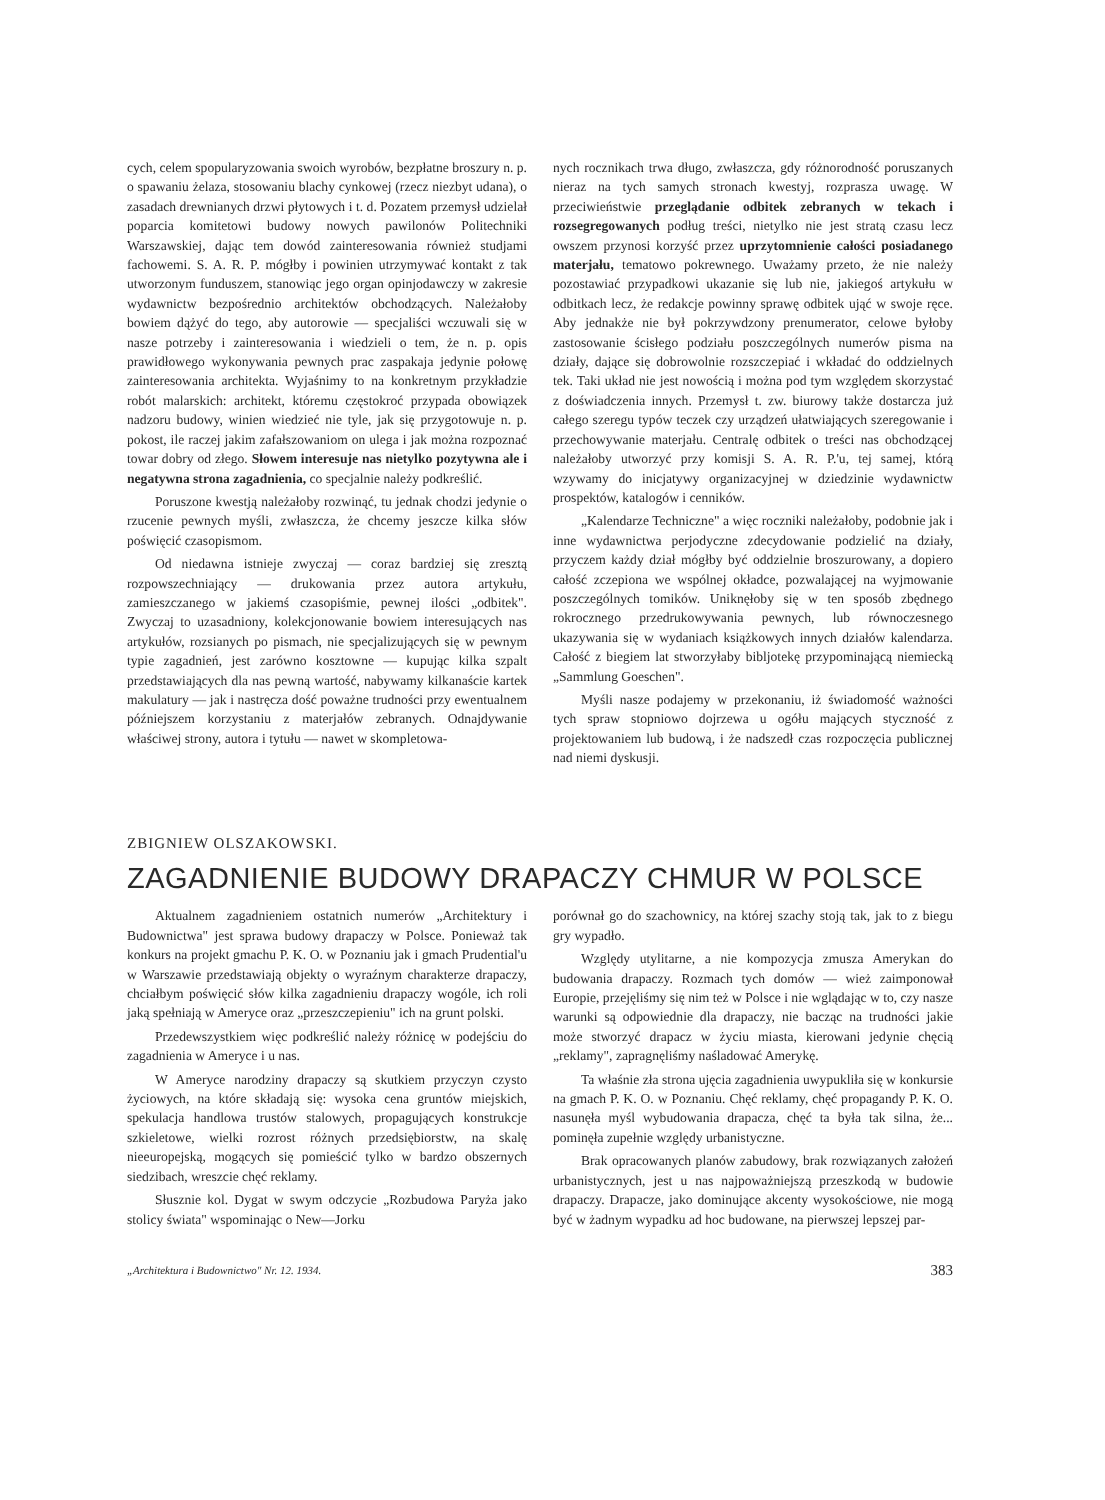cych, celem spopularyzowania swoich wyrobów, bezpłatne broszury n. p. o spawaniu żelaza, stosowaniu blachy cynkowej (rzecz niezbyt udana), o zasadach drewnianych drzwi płytowych i t. d. Pozatem przemysł udzielał poparcia komitetowi budowy nowych pawilonów Politechniki Warszawskiej, dając tem dowód zainteresowania również studjami fachowemi. S. A. R. P. mógłby i powinien utrzymywać kontakt z tak utworzonym funduszem, stanowiąc jego organ opinjodawczy w zakresie wydawnictw bezpośrednio architektów obchodzących. Należałoby bowiem dążyć do tego, aby autorowie — specjaliści wczuwali się w nasze potrzeby i zainteresowania i wiedzieli o tem, że n. p. opis prawidłowego wykonywania pewnych prac zaspakaja jedynie połowę zainteresowania architekta. Wyjaśnimy to na konkretnym przykładzie robót malarskich: architekt, któremu częstokroć przypada obowiązek nadzoru budowy, winien wiedzieć nie tyle, jak się przygotowuje n. p. pokost, ile raczej jakim zafałszowaniom on ulega i jak można rozpoznać towar dobry od złego. Słowem interesuje nas nietylko pozytywna ale i negatywna strona zagadnienia, co specjalnie należy podkreślić.
Poruszone kwestją należałoby rozwinąć, tu jednak chodzi jedynie o rzucenie pewnych myśli, zwłaszcza, że chcemy jeszcze kilka słów poświęcić czasopismom.
Od niedawna istnieje zwyczaj — coraz bardziej się zresztą rozpowszechniający — drukowania przez autora artykułu, zamieszczanego w jakiemś czasopiśmie, pewnej ilości „odbitek". Zwyczaj to uzasadniony, kolekcjonowanie bowiem interesujących nas artykułów, rozsianych po pismach, nie specjalizujących się w pewnym typie zagadnień, jest zarówno kosztowne — kupując kilka szpalt przedstawiających dla nas pewną wartość, nabywamy kilkanaście kartek makulatury — jak i nastręcza dość poważne trudności przy ewentualnem późniejszem korzystaniu z materjałów zebranych. Odnajdywanie właściwej strony, autora i tytułu — nawet w skompletowa-
nych rocznikach trwa długo, zwłaszcza, gdy różnorodność poruszanych nieraz na tych samych stronach kwestyj, rozprasza uwagę. W przeciwieństwie przeglądanie odbitek zebranych w tekach i rozsegregowanych podług treści, nietylko nie jest stratą czasu lecz owszem przynosi korzyść przez uprzytomnienie całości posiadanego materjału, tematowo pokrewnego. Uważamy przeto, że nie należy pozostawiać przypadkowi ukazanie się lub nie, jakiegoś artykułu w odbitkach lecz, że redakcje powinny sprawę odbitek ująć w swoje ręce. Aby jednakże nie był pokrzywdzony prenumerator, celowe byłoby zastosowanie ścisłego podziału poszczególnych numerów pisma na działy, dające się dobrowolnie rozszczepiać i wkładać do oddzielnych tek. Taki układ nie jest nowością i można pod tym względem skorzystać z doświadczenia innych. Przemysł t. zw. biurowy także dostarcza już całego szeregu typów teczek czy urządzeń ułatwiających szeregowanie i przechowywanie materjału. Centralę odbitek o treści nas obchodzącej należałoby utworzyć przy komisji S. A. R. P.'u, tej samej, którą wzywamy do inicjatywy organizacyjnej w dziedzinie wydawnictw prospektów, katalogów i cenników.
„Kalendarze Techniczne" a więc roczniki należałoby, podobnie jak i inne wydawnictwa perjodyczne zdecydowanie podzielić na działy, przyczem każdy dział mógłby być oddzielnie broszurowany, a dopiero całość zczepiona we wspólnej okładce, pozwalającej na wyjmowanie poszczególnych tomików. Uniknęłoby się w ten sposób zbędnego rokrocznego przedrukowywania pewnych, lub równoczesnego ukazywania się w wydaniach książkowych innych działów kalendarza. Całość z biegiem lat stworzyłaby bibljotekę przypominającą niemiecką „Sammlung Goeschen".
Myśli nasze podajemy w przekonaniu, iż świadomość ważności tych spraw stopniowo dojrzewa u ogółu mających styczność z projektowaniem lub budową, i że nadszedł czas rozpoczęcia publicznej nad niemi dyskusji.
ZBIGNIEW OLSZAKOWSKI.
ZAGADNIENIE BUDOWY DRAPACZY CHMUR W POLSCE
Aktualnem zagadnieniem ostatnich numerów „Architektury i Budownictwa" jest sprawa budowy drapaczy w Polsce. Ponieważ tak konkurs na projekt gmachu P. K. O. w Poznaniu jak i gmach Prudential'u w Warszawie przedstawiają objekty o wyraźnym charakterze drapaczy, chciałbym poświęcić słów kilka zagadnieniu drapaczy wogóle, ich roli jaką spełniają w Ameryce oraz „przeszczepieniu" ich na grunt polski.
Przedewszystkiem więc podkreślić należy różnicę w podejściu do zagadnienia w Ameryce i u nas.
W Ameryce narodziny drapaczy są skutkiem przyczyn czysto życiowych, na które składają się: wysoka cena gruntów miejskich, spekulacja handlowa trustów stalowych, propagujących konstrukcje szkieletowe, wielki rozrost różnych przedsiębiorstw, na skalę nieeuropejską, mogących się pomieścić tylko w bardzo obszernych siedzibach, wreszcie chęć reklamy.
Słusznie kol. Dygat w swym odczycie „Rozbudowa Paryża jako stolicy świata" wspominając o New—Jorku
porównał go do szachownicy, na której szachy stoją tak, jak to z biegu gry wypadło.
Względy utylitarne, a nie kompozycja zmusza Amerykan do budowania drapaczy. Rozmach tych domów — wież zaimponował Europie, przejęliśmy się nim też w Polsce i nie wglądając w to, czy nasze warunki są odpowiednie dla drapaczy, nie bacząc na trudności jakie może stworzyć drapacz w życiu miasta, kierowani jedynie chęcią „reklamy", zapragnęliśmy naśladować Amerykę.
Ta właśnie zła strona ujęcia zagadnienia uwypukliła się w konkursie na gmach P. K. O. w Poznaniu. Chęć reklamy, chęć propagandy P. K. O. nasunęła myśl wybudowania drapacza, chęć ta była tak silna, że... pominęła zupełnie względy urbanistyczne.
Brak opracowanych planów zabudowy, brak rozwiązanych założeń urbanistycznych, jest u nas najpoważniejszą przeszkodą w budowie drapaczy. Drapacze, jako dominujące akcenty wysokościowe, nie mogą być w żadnym wypadku ad hoc budowane, na pierwszej lepszej par-
„Architektura i Budownictwo" Nr. 12. 1934. 383